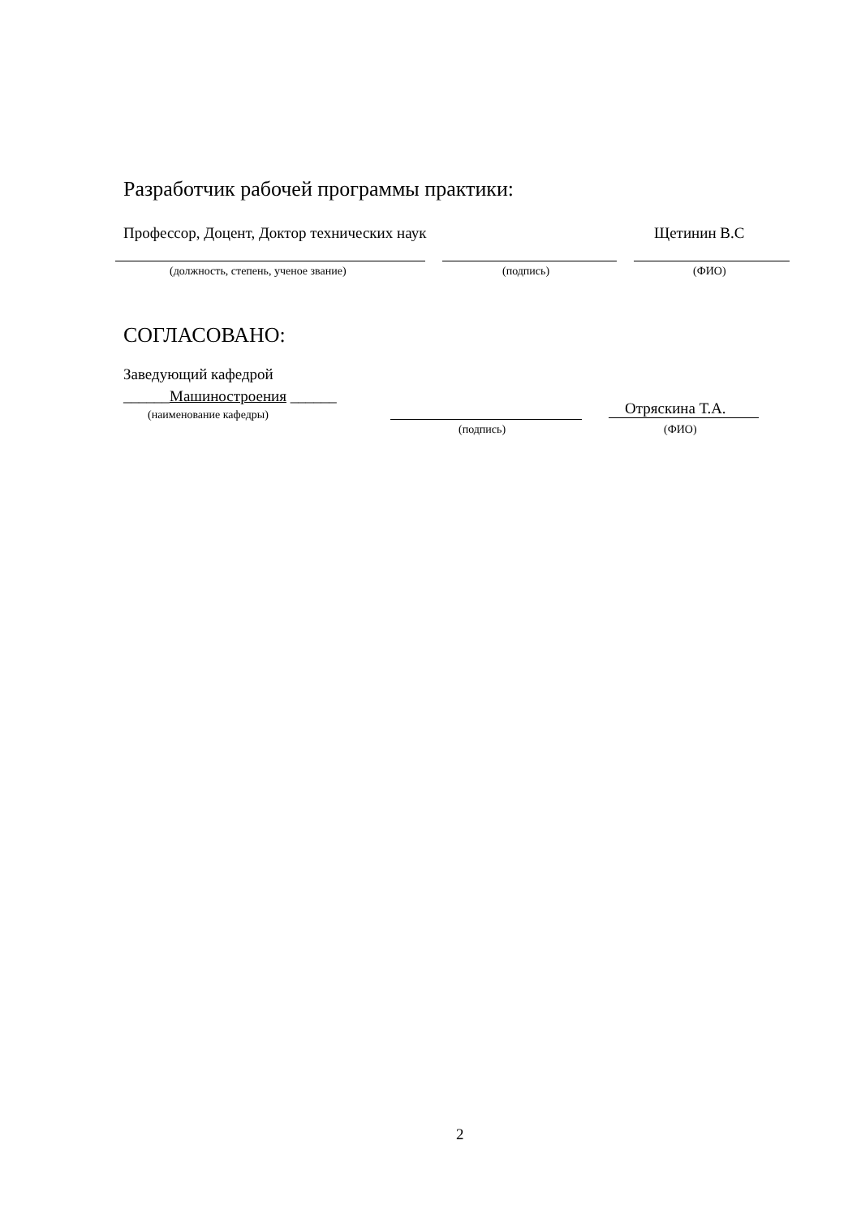Разработчик рабочей программы практики:
Профессор, Доцент, Доктор технических наук
Щетинин В.С
(должность, степень, ученое звание)
(подпись) (ФИО)
СОГЛАСОВАНО:
Заведующий кафедрой
______Машиностроения ______
(наименование кафедры) Отряскина Т.А.
(подпись) (ФИО)
2